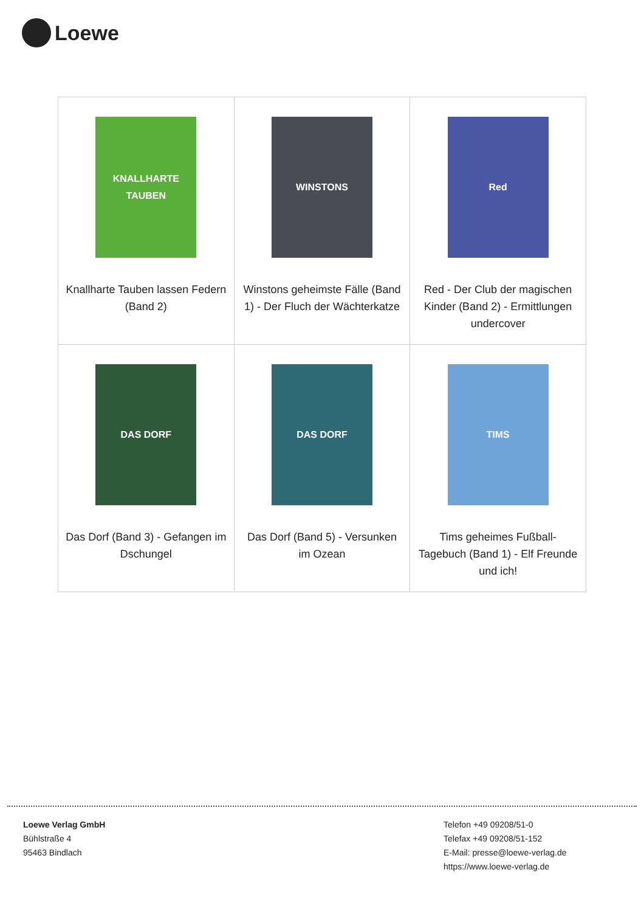Loewe
| KNALLHARTE TAUBEN Knallharte Tauben lassen Federn (Band 2) | WINSTONS Winstons geheimste Fälle (Band 1) - Der Fluch der Wächterkatze | Red Red - Der Club der magischen Kinder (Band 2) - Ermittlungen undercover |
| DAS DORF Das Dorf (Band 3) - Gefangen im Dschungel | DAS DORF Das Dorf (Band 5) - Versunken im Ozean | TIMS Tims geheimes Fußball-Tagebuch (Band 1) - Elf Freunde und ich! |
Loewe Verlag GmbH
Bühlstraße 4
95463 Bindlach
Telefon +49 09208/51-0
Telefax +49 09208/51-152
E-Mail: presse@loewe-verlag.de
https://www.loewe-verlag.de